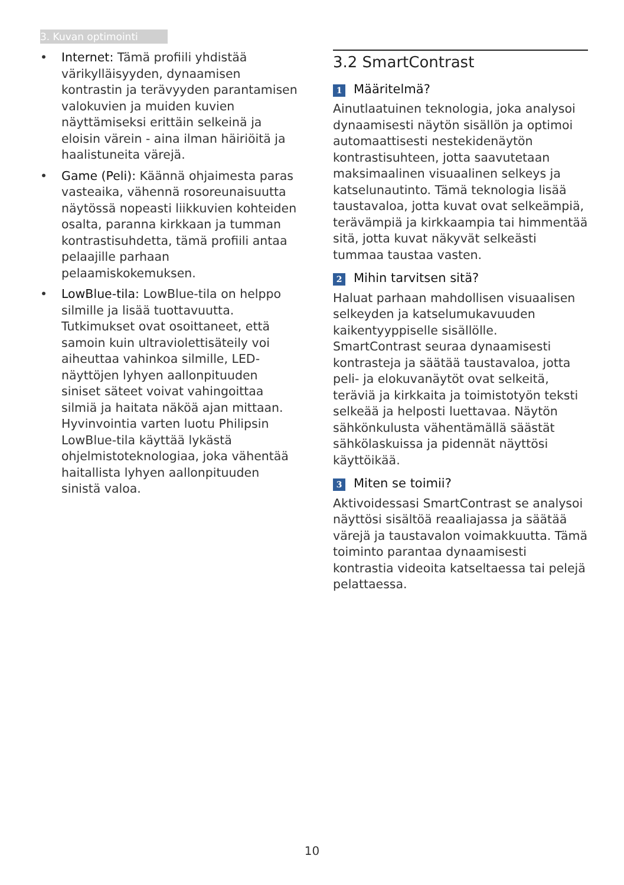3. Kuvan optimointi
• Internet: Tämä profiili yhdistää värikylläisyyden, dynaamisen kontrastin ja terävyyden parantamisen valokuvien ja muiden kuvien näyttämiseksi erittäin selkeinä ja eloisin värein - aina ilman häiriöitä ja haalistuneita värejä.
• Game (Peli): Käännä ohjaimesta paras vasteaika, vähennä rosoreunaisuutta näytössä nopeasti liikkuvien kohteiden osalta, paranna kirkkaan ja tumman kontrastisuhdetta, tämä profiili antaa pelaajille parhaan pelaamiskokemuksen.
• LowBlue-tila: LowBlue-tila on helppo silmille ja lisää tuottavuutta. Tutkimukset ovat osoittaneet, että samoin kuin ultraviolettisäteily voi aiheuttaa vahinkoa silmille, LED-näyttöjen lyhyen aallonpituuden siniset säteet voivat vahingoittaa silmiä ja haitata näköä ajan mittaan. Hyvinvointia varten luotu Philipsin LowBlue-tila käyttää lykästä ohjelmistoteknologiaa, joka vähentää haitallista lyhyen aallonpituuden sinistä valoa.
3.2 SmartContrast
1 Määritelmä?
Ainutlaatuinen teknologia, joka analysoi dynaamisesti näytön sisällön ja optimoi automaattisesti nestekidenäytön kontrastisuhteen, jotta saavutetaan maksimaalinen visuaalinen selkeys ja katselunautinto. Tämä teknologia lisää taustavaloa, jotta kuvat ovat selkeämpiä, terävämpiä ja kirkkaampia tai himmentää sitä, jotta kuvat näkyvät selkeästi tummaa taustaa vasten.
2 Mihin tarvitsen sitä?
Haluat parhaan mahdollisen visuaalisen selkeyden ja katselumukavuuden kaikentyyppiselle sisällölle. SmartContrast seuraa dynaamisesti kontrasteja ja säätää taustavaloa, jotta peli- ja elokuvanäytöt ovat selkeitä, teräviä ja kirkkaita ja toimistotyön teksti selkeää ja helposti luettavaa. Näytön sähkönkulusta vähentämällä säästät sähkölaskuissa ja pidennät näyttösi käyttöikää.
3 Miten se toimii?
Aktivoidessasi SmartContrast se analysoi näyttösi sisältöä reaaliajassa ja säätää värejä ja taustavalon voimakkuutta. Tämä toiminto parantaa dynaamisesti kontrastia videoita katseltaessa tai pelejä pelattaessa.
10